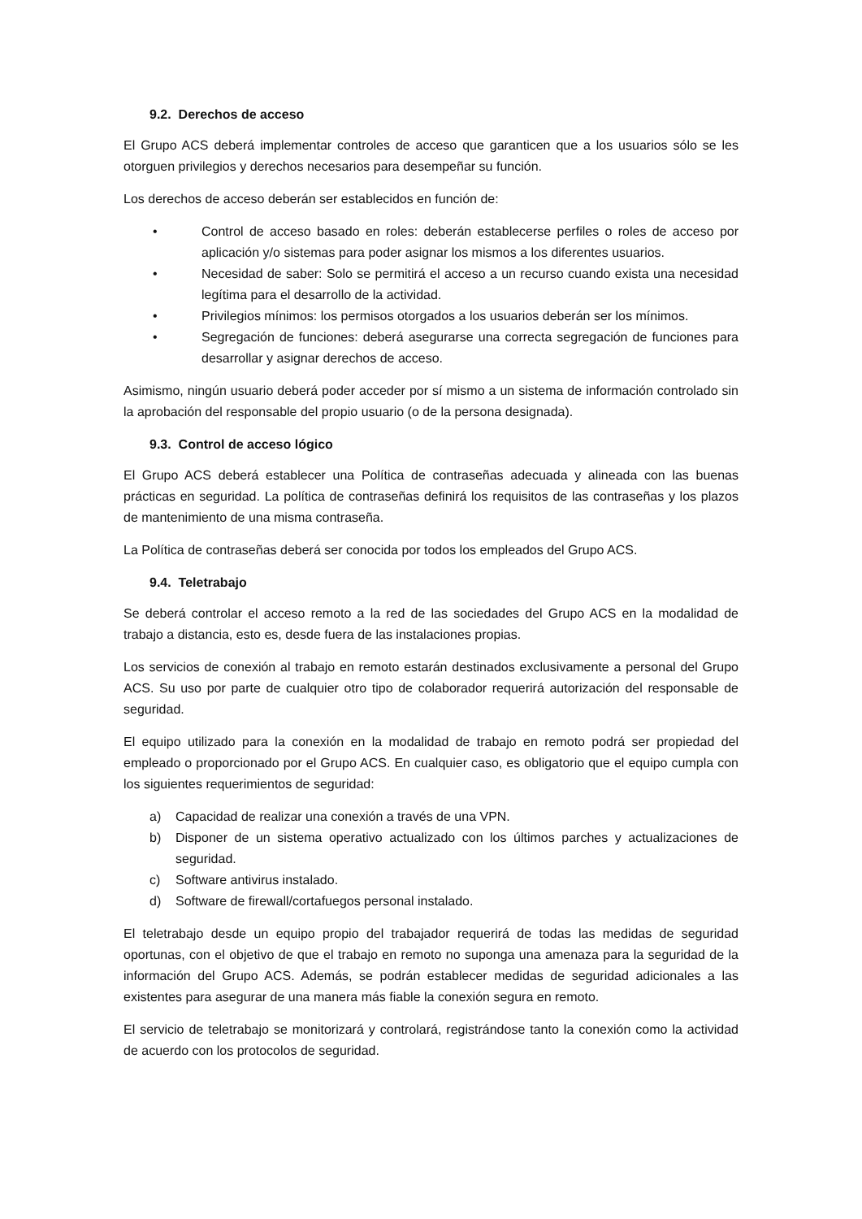9.2. Derechos de acceso
El Grupo ACS deberá implementar controles de acceso que garanticen que a los usuarios sólo se les otorguen privilegios y derechos necesarios para desempeñar su función.
Los derechos de acceso deberán ser establecidos en función de:
• Control de acceso basado en roles: deberán establecerse perfiles o roles de acceso por aplicación y/o sistemas para poder asignar los mismos a los diferentes usuarios.
• Necesidad de saber: Solo se permitirá el acceso a un recurso cuando exista una necesidad legítima para el desarrollo de la actividad.
• Privilegios mínimos: los permisos otorgados a los usuarios deberán ser los mínimos.
• Segregación de funciones: deberá asegurarse una correcta segregación de funciones para desarrollar y asignar derechos de acceso.
Asimismo, ningún usuario deberá poder acceder por sí mismo a un sistema de información controlado sin la aprobación del responsable del propio usuario (o de la persona designada).
9.3. Control de acceso lógico
El Grupo ACS deberá establecer una Política de contraseñas adecuada y alineada con las buenas prácticas en seguridad. La política de contraseñas definirá los requisitos de las contraseñas y los plazos de mantenimiento de una misma contraseña.
La Política de contraseñas deberá ser conocida por todos los empleados del Grupo ACS.
9.4. Teletrabajo
Se deberá controlar el acceso remoto a la red de las sociedades del Grupo ACS en la modalidad de trabajo a distancia, esto es, desde fuera de las instalaciones propias.
Los servicios de conexión al trabajo en remoto estarán destinados exclusivamente a personal del Grupo ACS. Su uso por parte de cualquier otro tipo de colaborador requerirá autorización del responsable de seguridad.
El equipo utilizado para la conexión en la modalidad de trabajo en remoto podrá ser propiedad del empleado o proporcionado por el Grupo ACS. En cualquier caso, es obligatorio que el equipo cumpla con los siguientes requerimientos de seguridad:
a) Capacidad de realizar una conexión a través de una VPN.
b) Disponer de un sistema operativo actualizado con los últimos parches y actualizaciones de seguridad.
c) Software antivirus instalado.
d) Software de firewall/cortafuegos personal instalado.
El teletrabajo desde un equipo propio del trabajador requerirá de todas las medidas de seguridad oportunas, con el objetivo de que el trabajo en remoto no suponga una amenaza para la seguridad de la información del Grupo ACS. Además, se podrán establecer medidas de seguridad adicionales a las existentes para asegurar de una manera más fiable la conexión segura en remoto.
El servicio de teletrabajo se monitorizará y controlará, registrándose tanto la conexión como la actividad de acuerdo con los protocolos de seguridad.